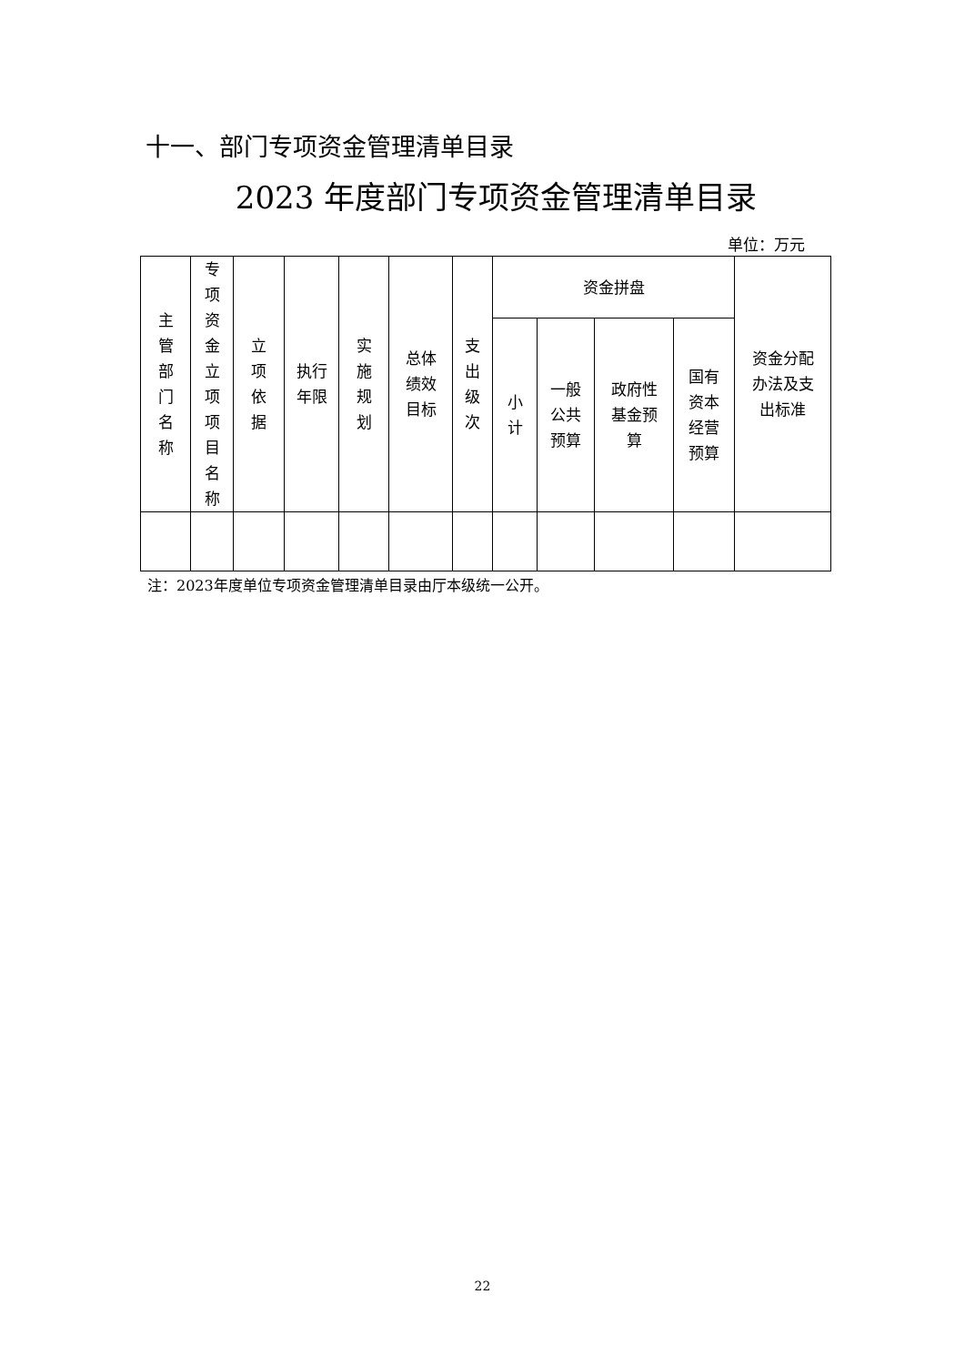十一、部门专项资金管理清单目录
2023 年度部门专项资金管理清单目录
单位：万元
| 主 管 部 门 名 称 | 专 项 资 金 立 项 项 目 名 称 | 立 项 依 据 | 执行 年限 | 实 施 规 划 | 总体 绩效 目标 | 支 出 级 次 | 资金拼盘 | | | | 资金分配 办法及支 出标准 |
| --- | --- | --- | --- | --- | --- | --- | --- | --- | --- | --- | --- |
| | | | | | | | 小 计 | 一般 公共 预算 | 政府性 基金预 算 | 国有 资本 经营 预算 | |
注：2023年度单位专项资金管理清单目录由厅本级统一公开。
22